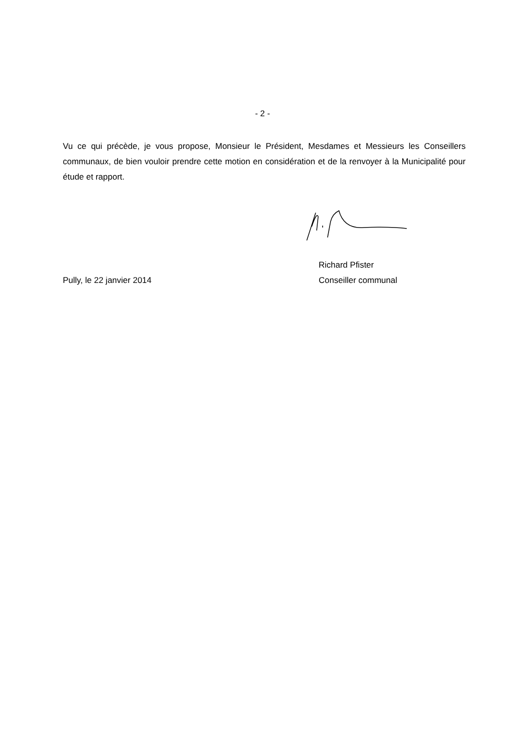- 2 -
Vu ce qui précède, je vous propose, Monsieur le Président, Mesdames et Messieurs les Conseillers communaux, de bien vouloir prendre cette motion en considération et de la renvoyer à la Municipalité pour étude et rapport.
Pully, le 22 janvier 2014
Richard Pfister
Conseiller communal